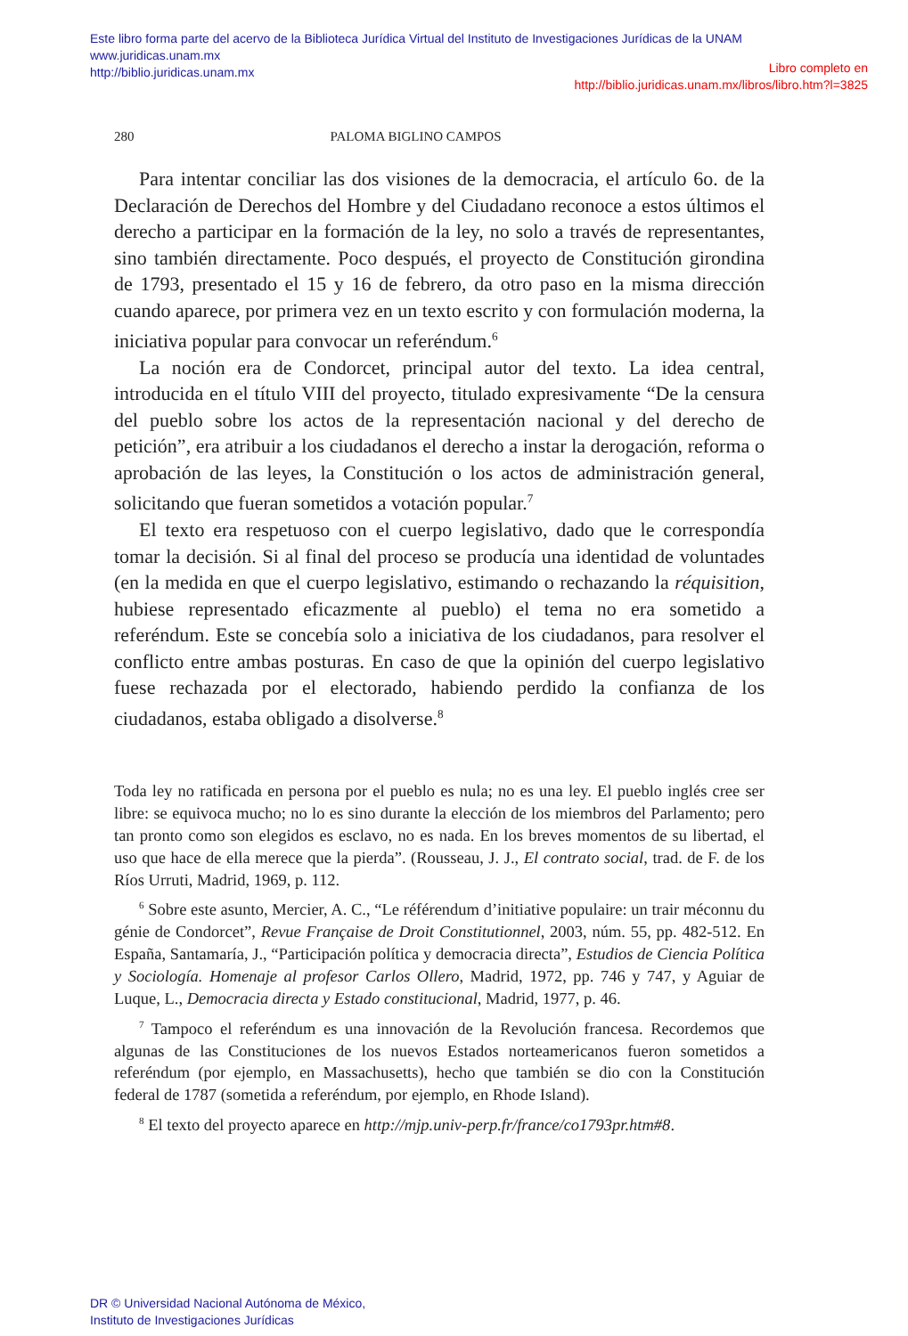Este libro forma parte del acervo de la Biblioteca Jurídica Virtual del Instituto de Investigaciones Jurídicas de la UNAM
www.juridicas.unam.mx
http://biblio.juridicas.unam.mx
Libro completo en
http://biblio.juridicas.unam.mx/libros/libro.htm?l=3825
280 PALOMA BIGLINO CAMPOS
Para intentar conciliar las dos visiones de la democracia, el artículo 6o. de la Declaración de Derechos del Hombre y del Ciudadano reconoce a estos últimos el derecho a participar en la formación de la ley, no solo a través de representantes, sino también directamente. Poco después, el proyecto de Constitución girondina de 1793, presentado el 15 y 16 de febrero, da otro paso en la misma dirección cuando aparece, por primera vez en un texto escrito y con formulación moderna, la iniciativa popular para convocar un referéndum.<sup>6</sup>
La noción era de Condorcet, principal autor del texto. La idea central, introducida en el título VIII del proyecto, titulado expresivamente “De la censura del pueblo sobre los actos de la representación nacional y del derecho de petición”, era atribuir a los ciudadanos el derecho a instar la derogación, reforma o aprobación de las leyes, la Constitución o los actos de administración general, solicitando que fueran sometidos a votación popular.<sup>7</sup>
El texto era respetuoso con el cuerpo legislativo, dado que le correspondía tomar la decisión. Si al final del proceso se producía una identidad de voluntades (en la medida en que el cuerpo legislativo, estimando o rechazando la réquisition, hubiese representado eficazmente al pueblo) el tema no era sometido a referéndum. Este se concebía solo a iniciativa de los ciudadanos, para resolver el conflicto entre ambas posturas. En caso de que la opinión del cuerpo legislativo fuese rechazada por el electorado, habiendo perdido la confianza de los ciudadanos, estaba obligado a disolverse.<sup>8</sup>
Toda ley no ratificada en persona por el pueblo es nula; no es una ley. El pueblo inglés cree ser libre: se equivoca mucho; no lo es sino durante la elección de los miembros del Parlamento; pero tan pronto como son elegidos es esclavo, no es nada. En los breves momentos de su libertad, el uso que hace de ella merece que la pierda”. (Rousseau, J. J., El contrato social, trad. de F. de los Ríos Urruti, Madrid, 1969, p. 112.
<sup>6</sup> Sobre este asunto, Mercier, A. C., “Le référendum d’initiative populaire: un trair méconnu du génie de Condorcet”, Revue Française de Droit Constitutionnel, 2003, núm. 55, pp. 482-512. En España, Santamaría, J., “Participación política y democracia directa”, Estudios de Ciencia Política y Sociología. Homenaje al profesor Carlos Ollero, Madrid, 1972, pp. 746 y 747, y Aguiar de Luque, L., Democracia directa y Estado constitucional, Madrid, 1977, p. 46.
<sup>7</sup> Tampoco el referéndum es una innovación de la Revolución francesa. Recordemos que algunas de las Constituciones de los nuevos Estados norteamericanos fueron sometidos a referéndum (por ejemplo, en Massachusetts), hecho que también se dio con la Constitución federal de 1787 (sometida a referéndum, por ejemplo, en Rhode Island).
<sup>8</sup> El texto del proyecto aparece en http://mjp.univ-perp.fr/france/co1793pr.htm#8.
DR © Universidad Nacional Autónoma de México,
Instituto de Investigaciones Jurídicas